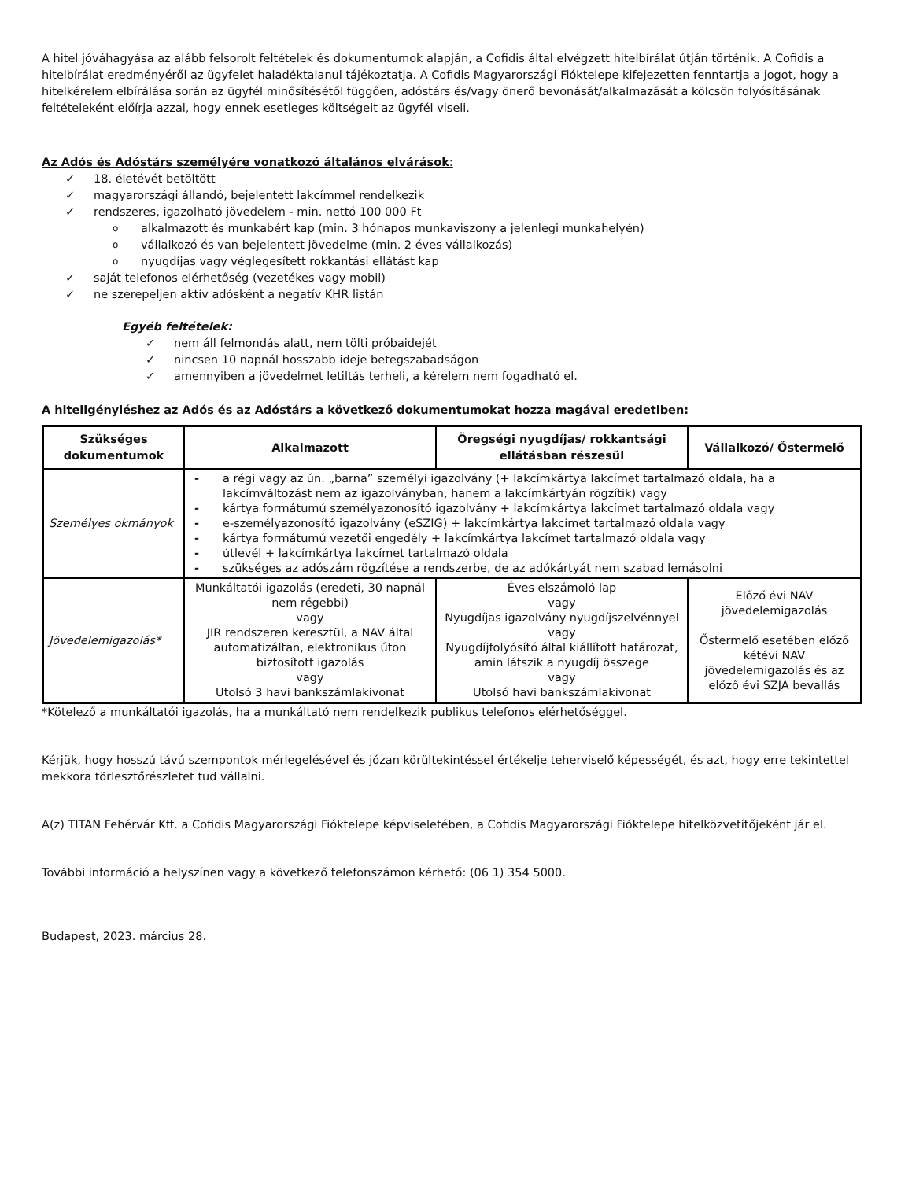A hitel jóváhagyása az alább felsorolt feltételek és dokumentumok alapján, a Cofidis által elvégzett hitelbírálat útján történik. A Cofidis a hitelbírálat eredményéről az ügyfelet haladéktalanul tájékoztatja. A Cofidis Magyarországi Fióktelepe kifejezetten fenntartja a jogot, hogy a hitelkérelem elbírálása során az ügyfél minősítésétől függően, adóstárs és/vagy önerő bevonását/alkalmazását a kölcsön folyósításának feltételeként előírja azzal, hogy ennek esetleges költségeit az ügyfél viseli.
Az Adós és Adóstárs személyére vonatkozó általános elvárások:
✓ 18. életévét betöltött
✓ magyarországi állandó, bejelentett lakcímmel rendelkezik
✓ rendszeres, igazolható jövedelem - min. nettó 100 000 Ft
oalkalmazott és munkabért kap (min. 3 hónapos munkaviszony a jelenlegi munkahelyén)
ovállalkozó és van bejelentett jövedelme (min. 2 éves vállalkozás)
onyugdíjas vagy véglegesített rokkantási ellátást kap
✓ saját telefonos elérhetőség (vezetékes vagy mobil)
✓ ne szerepeljen aktív adósként a negatív KHR listán
Egyéb feltételek:
✓ nem áll felmondás alatt, nem tölti próbaidejét
✓ nincsen 10 napnál hosszabb ideje betegszabadságon
✓ amennyiben a jövedelmet letiltás terheli, a kérelem nem fogadható el.
A hiteligényléshez az Adós és az Adóstárs a következő dokumentumokat hozza magával eredetiben:
| Szükséges dokumentumok | Alkalmazott | Öregségi nyugdíjas/ rokkantsági ellátásban részesül | Vállalkozó/ Őstermelő |
| --- | --- | --- | --- |
| Személyes okmányok | - a régi vagy az ún. „barna” személyi igazolvány (+ lakcímkártya lakcímet tartalmazó oldala, ha a lakcímváltozást nem az igazolványban, hanem a lakcímkártyán rögzítik) vagy - kártya formátumú személyazonosító igazolvány + lakcímkártya lakcímet tartalmazó oldala vagy - e-személyazonosító igazolvány (eSZIG) + lakcímkártya lakcímet tartalmazó oldala vagy - kártya formátumú vezetői engedély + lakcímkártya lakcímet tartalmazó oldala vagy - útlevél + lakcímkártya lakcímet tartalmazó oldala - szükséges az adószám rögzítése a rendszerbe, de az adókártyát nem szabad lemásolni | | |
| Jövedelemigazolás* | Munkáltatói igazolás (eredeti, 30 napnál nem régebbi) vagy JIR rendszeren keresztül, a NAV által automatizáltan, elektronikus úton biztosított igazolás vagy Utolsó 3 havi bankszámlakivonat | Éves elszámoló lap vagy Nyugdíjas igazolvány nyugdíjszelvénnyel vagy Nyugdíjfolyósító által kiállított határozat, amin látszik a nyugdíj összege vagy Utolsó havi bankszámlakivonat | Előző évi NAV jövedelemigazolás Őstermelő esetében előző kétévi NAV jövedelemigazolás és az előző évi SZJA bevallás |
*Kötelező a munkáltatói igazolás, ha a munkáltató nem rendelkezik publikus telefonos elérhetőséggel.
Kérjük, hogy hosszú távú szempontok mérlegelésével és józan körültekintéssel értékelje teherviselő képességét, és azt, hogy erre tekintettel mekkora törlesztőrészletet tud vállalni.
A(z) TITAN Fehérvár Kft. a Cofidis Magyarországi Fióktelepe képviseletében, a Cofidis Magyarországi Fióktelepe hitelközvetítőjeként jár el.
További információ a helyszínen vagy a következő telefonszámon kérhető: (06 1) 354 5000.
Budapest, 2023. március 28.